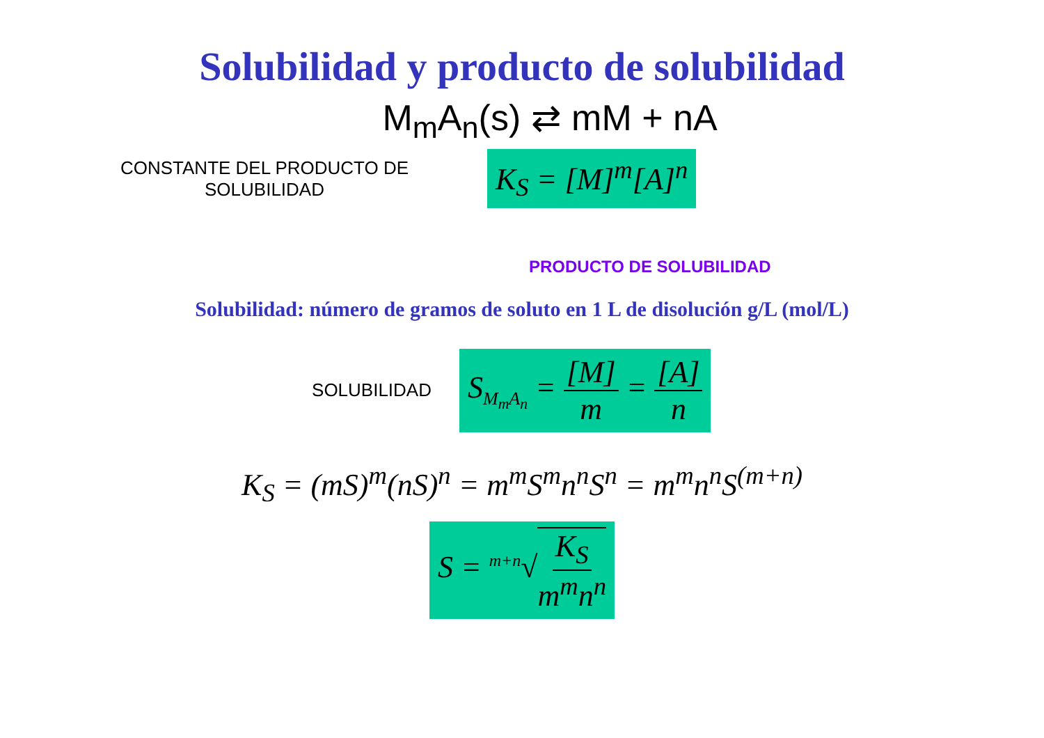Solubilidad y producto de solubilidad
M<sub>m</sub>A<sub>n</sub>(s) ⇄ mM + nA
CONSTANTE DEL PRODUCTO DE
SOLUBILIDAD
K<sub>S</sub> = [M]<sup>m</sup>[A]<sup>n</sup>
PRODUCTO DE SOLUBILIDAD
Solubilidad: número de gramos de soluto en 1 L de disolución g/L (mol/L)
SOLUBILIDAD
S<sub>M<sub>m</sub>A<sub>n</sub></sub> = [M] m = [A] n
K<sub>S</sub> = (mS)<sup>m</sup>(nS)<sup>n</sup> = m<sup>m</sup>S<sup>m</sup>n<sup>n</sup>S<sup>n</sup> = m<sup>m</sup>n<sup>n</sup>S<sup>(m+n)</sup>
S = <sup>m+n</sup>√K<sub>S</sub> m<sup>m</sup>n<sup>n</sup>